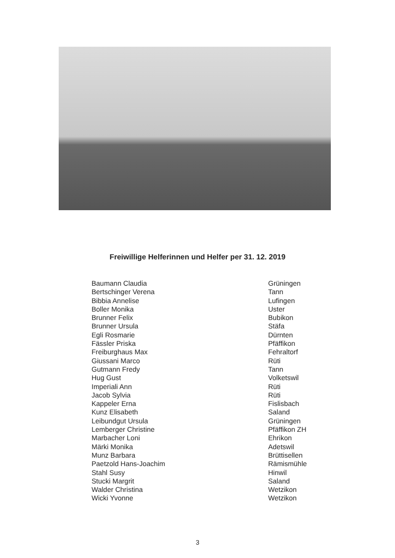Freiwillige Helferinnen und Helfer per 31. 12. 2019
| Baumann Claudia | Grüningen |
| Bertschinger Verena | Tann |
| Bibbia Annelise | Lufingen |
| Boller Monika | Uster |
| Brunner Felix | Bubikon |
| Brunner Ursula | Stäfa |
| Egli Rosmarie | Dürnten |
| Fässler Priska | Pfäffikon |
| Freiburghaus Max | Fehraltorf |
| Giussani Marco | Rüti |
| Gutmann Fredy | Tann |
| Hug Gust | Volketswil |
| Imperiali Ann | Rüti |
| Jacob Sylvia | Rüti |
| Kappeler Erna | Fislisbach |
| Kunz Elisabeth | Saland |
| Leibundgut Ursula | Grüningen |
| Lemberger Christine | Pfäffikon ZH |
| Marbacher Loni | Ehrikon |
| Märki Monika | Adetswil |
| Munz Barbara | Brüttisellen |
| Paetzold Hans-Joachim | Rämismühle |
| Stahl Susy | Hinwil |
| Stucki Margrit | Saland |
| Walder Christina | Wetzikon |
| Wicki Yvonne | Wetzikon |
3